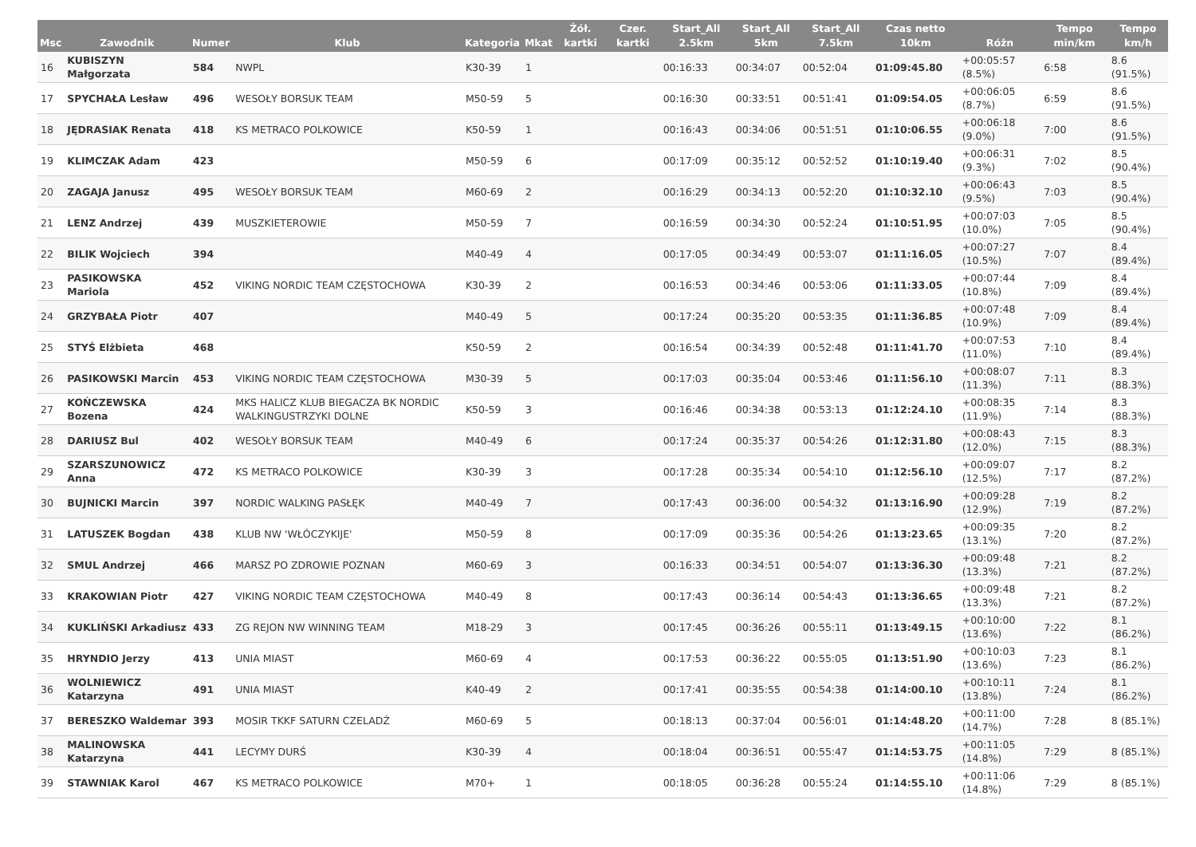| Msc | Zawodnik | Numer | Klub | Kategoria | Mkat | Żół. kartki | Czer. kartki | Start_All 2.5km | Start_All 5km | Start_All 7.5km | Czas netto 10km | Różn | Tempo min/km | Tempo km/h |
| --- | --- | --- | --- | --- | --- | --- | --- | --- | --- | --- | --- | --- | --- | --- |
| 16 | KUBISZYN Małgorzata | 584 | NWPL | K30-39 | 1 | | | 00:16:33 | 00:34:07 | 00:52:04 | 01:09:45.80 | +00:05:57 (8.5%) | 6:58 | 8.6 (91.5%) |
| 17 | SPYCHAŁA Lesław | 496 | WESOŁY BORSUK TEAM | M50-59 | 5 | | | 00:16:30 | 00:33:51 | 00:51:41 | 01:09:54.05 | +00:06:05 (8.7%) | 6:59 | 8.6 (91.5%) |
| 18 | JĘDRASIAK Renata | 418 | KS METRACO POLKOWICE | K50-59 | 1 | | | 00:16:43 | 00:34:06 | 00:51:51 | 01:10:06.55 | +00:06:18 (9.0%) | 7:00 | 8.6 (91.5%) |
| 19 | KLIMCZAK Adam | 423 | | M50-59 | 6 | | | 00:17:09 | 00:35:12 | 00:52:52 | 01:10:19.40 | +00:06:31 (9.3%) | 7:02 | 8.5 (90.4%) |
| 20 | ZAGAJA Janusz | 495 | WESOŁY BORSUK TEAM | M60-69 | 2 | | | 00:16:29 | 00:34:13 | 00:52:20 | 01:10:32.10 | +00:06:43 (9.5%) | 7:03 | 8.5 (90.4%) |
| 21 | LENZ Andrzej | 439 | MUSZKIETEROWIE | M50-59 | 7 | | | 00:16:59 | 00:34:30 | 00:52:24 | 01:10:51.95 | +00:07:03 (10.0%) | 7:05 | 8.5 (90.4%) |
| 22 | BILIK Wojciech | 394 | | M40-49 | 4 | | | 00:17:05 | 00:34:49 | 00:53:07 | 01:11:16.05 | +00:07:27 (10.5%) | 7:07 | 8.4 (89.4%) |
| 23 | PASIKOWSKA Mariola | 452 | VIKING NORDIC TEAM CZĘSTOCHOWA | K30-39 | 2 | | | 00:16:53 | 00:34:46 | 00:53:06 | 01:11:33.05 | +00:07:44 (10.8%) | 7:09 | 8.4 (89.4%) |
| 24 | GRZYBAŁA Piotr | 407 | | M40-49 | 5 | | | 00:17:24 | 00:35:20 | 00:53:35 | 01:11:36.85 | +00:07:48 (10.9%) | 7:09 | 8.4 (89.4%) |
| 25 | STYŚ Elżbieta | 468 | | K50-59 | 2 | | | 00:16:54 | 00:34:39 | 00:52:48 | 01:11:41.70 | +00:07:53 (11.0%) | 7:10 | 8.4 (89.4%) |
| 26 | PASIKOWSKI Marcin | 453 | VIKING NORDIC TEAM CZĘSTOCHOWA | M30-39 | 5 | | | 00:17:03 | 00:35:04 | 00:53:46 | 01:11:56.10 | +00:08:07 (11.3%) | 7:11 | 8.3 (88.3%) |
| 27 | KOŃCZEWSKA Bozena | 424 | MKS HALICZ KLUB BIEGACZA BK NORDIC WALKINGUSTRZYKI DOLNE | K50-59 | 3 | | | 00:16:46 | 00:34:38 | 00:53:13 | 01:12:24.10 | +00:08:35 (11.9%) | 7:14 | 8.3 (88.3%) |
| 28 | DARIUSZ Bul | 402 | WESOŁY BORSUK TEAM | M40-49 | 6 | | | 00:17:24 | 00:35:37 | 00:54:26 | 01:12:31.80 | +00:08:43 (12.0%) | 7:15 | 8.3 (88.3%) |
| 29 | SZARSZUNOWICZ Anna | 472 | KS METRACO POLKOWICE | K30-39 | 3 | | | 00:17:28 | 00:35:34 | 00:54:10 | 01:12:56.10 | +00:09:07 (12.5%) | 7:17 | 8.2 (87.2%) |
| 30 | BUJNICKI Marcin | 397 | NORDIC WALKING PASŁĘK | M40-49 | 7 | | | 00:17:43 | 00:36:00 | 00:54:32 | 01:13:16.90 | +00:09:28 (12.9%) | 7:19 | 8.2 (87.2%) |
| 31 | LATUSZEK Bogdan | 438 | KLUB NW 'WŁÓCZYKIJE' | M50-59 | 8 | | | 00:17:09 | 00:35:36 | 00:54:26 | 01:13:23.65 | +00:09:35 (13.1%) | 7:20 | 8.2 (87.2%) |
| 32 | SMUL Andrzej | 466 | MARSZ PO ZDROWIE POZNAN | M60-69 | 3 | | | 00:16:33 | 00:34:51 | 00:54:07 | 01:13:36.30 | +00:09:48 (13.3%) | 7:21 | 8.2 (87.2%) |
| 33 | KRAKOWIAN Piotr | 427 | VIKING NORDIC TEAM CZĘSTOCHOWA | M40-49 | 8 | | | 00:17:43 | 00:36:14 | 00:54:43 | 01:13:36.65 | +00:09:48 (13.3%) | 7:21 | 8.2 (87.2%) |
| 34 | KUKLIŃSKI Arkadiusz | 433 | ZG REJON NW WINNING TEAM | M18-29 | 3 | | | 00:17:45 | 00:36:26 | 00:55:11 | 01:13:49.15 | +00:10:00 (13.6%) | 7:22 | 8.1 (86.2%) |
| 35 | HRYNDIO Jerzy | 413 | UNIA MIAST | M60-69 | 4 | | | 00:17:53 | 00:36:22 | 00:55:05 | 01:13:51.90 | +00:10:03 (13.6%) | 7:23 | 8.1 (86.2%) |
| 36 | WOLNIEWICZ Katarzyna | 491 | UNIA MIAST | K40-49 | 2 | | | 00:17:41 | 00:35:55 | 00:54:38 | 01:14:00.10 | +00:10:11 (13.8%) | 7:24 | 8.1 (86.2%) |
| 37 | BERESZKO Waldemar | 393 | MOSIR TKKF SATURN CZELADŹ | M60-69 | 5 | | | 00:18:13 | 00:37:04 | 00:56:01 | 01:14:48.20 | +00:11:00 (14.7%) | 7:28 | 8 (85.1%) |
| 38 | MALINOWSKA Katarzyna | 441 | LECYMY DURŚ | K30-39 | 4 | | | 00:18:04 | 00:36:51 | 00:55:47 | 01:14:53.75 | +00:11:05 (14.8%) | 7:29 | 8 (85.1%) |
| 39 | STAWNIAK Karol | 467 | KS METRACO POLKOWICE | M70+ | 1 | | | 00:18:05 | 00:36:28 | 00:55:24 | 01:14:55.10 | +00:11:06 (14.8%) | 7:29 | 8 (85.1%) |